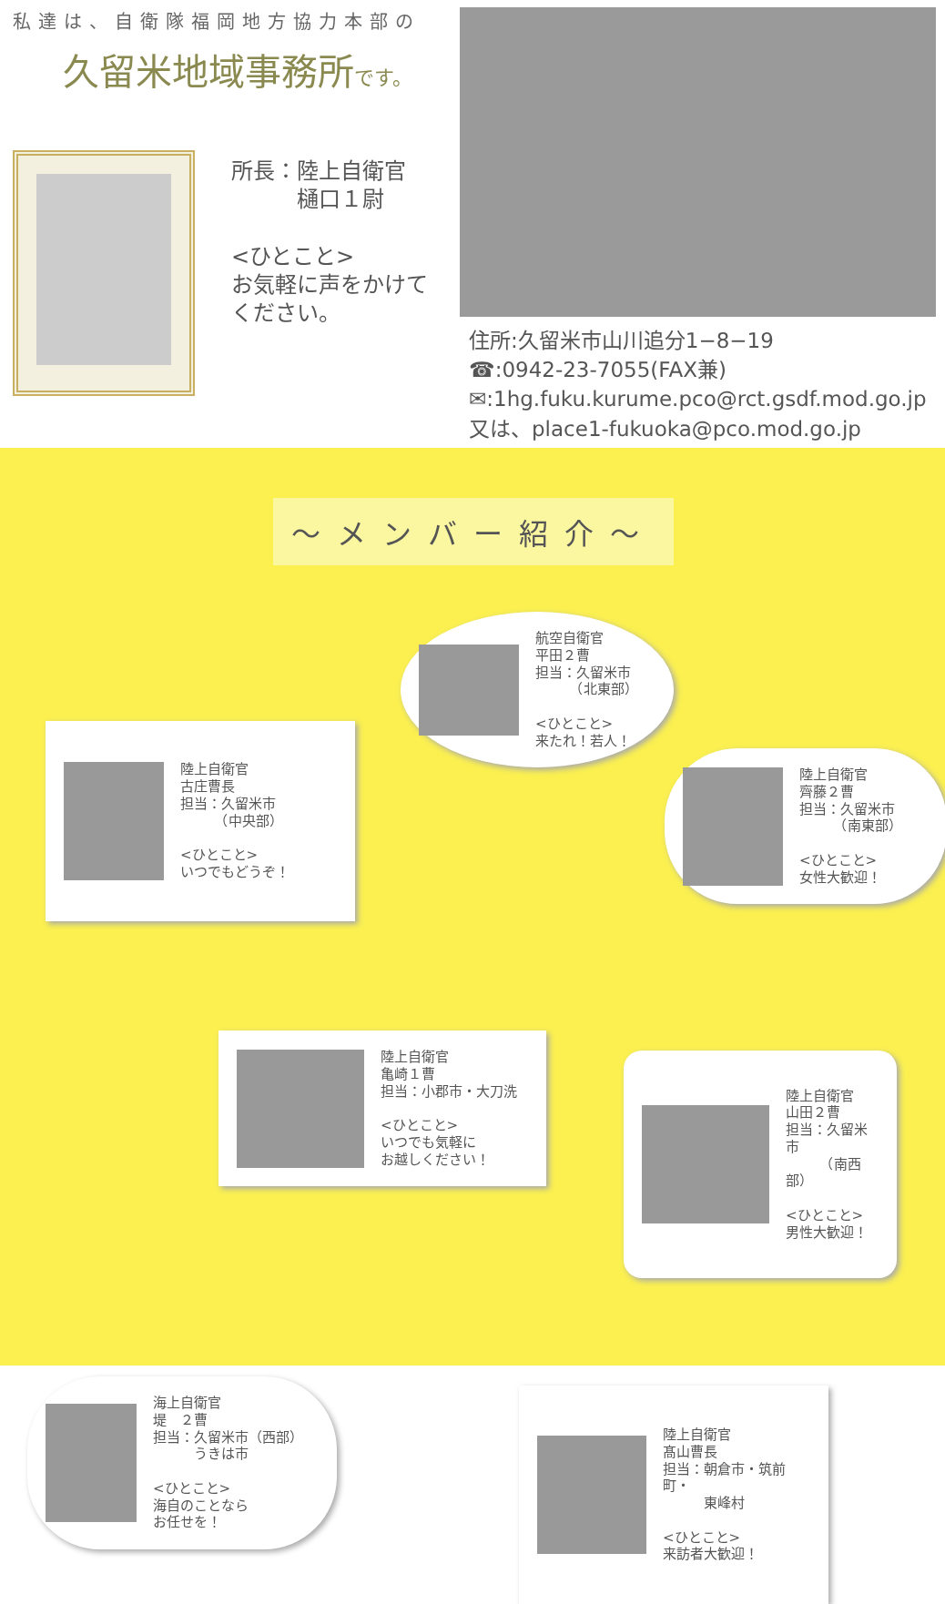私達は、自衛隊福岡地方協力本部の
久留米地域事務所です。
所長：陸上自衛官
　　　樋口１尉
<ひとこと>
お気軽に声をかけて
ください。
住所:久留米市山川追分1−8−19
☎:0942-23-7055(FAX兼)
✉:1hg.fuku.kurume.pco@rct.gsdf.mod.go.jp
又は、place1-fukuoka@pco.mod.go.jp
～メンバー紹介～
航空自衛官
平田２曹
担当：久留米市
　　　（北東部）
<ひとこと>
来たれ！若人！
陸上自衛官
古庄曹長
担当：久留米市
　　　（中央部）
<ひとこと>
いつでもどうぞ！
陸上自衛官
齊藤２曹
担当：久留米市
　　　（南東部）
<ひとこと>
女性大歓迎！
陸上自衛官
亀崎１曹
担当：小郡市・大刀洗
<ひとこと>
いつでも気軽に
お越しください！
陸上自衛官
山田２曹
担当：久留米市
　　　（南西部）
<ひとこと>
男性大歓迎！
海上自衛官
堤　２曹
担当：久留米市（西部）
　　　うきは市
<ひとこと>
海自のことなら
お任せを！
陸上自衛官
髙山曹長
担当：朝倉市・筑前町・
　　　東峰村
<ひとこと>
来訪者大歓迎！